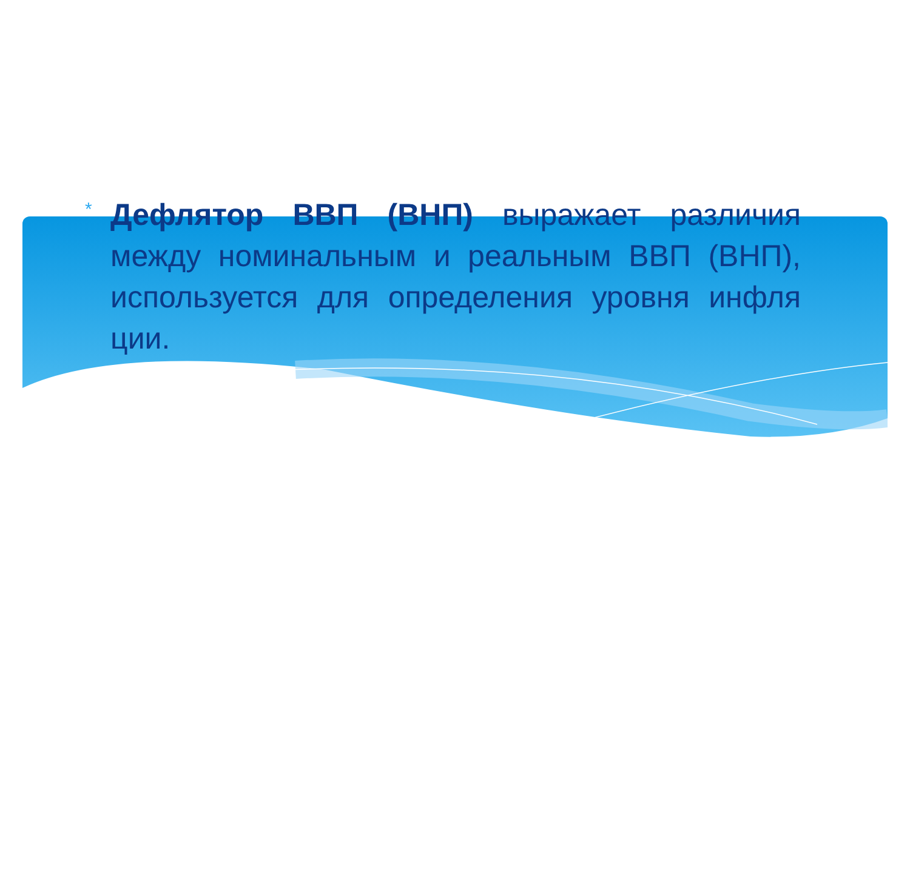*
Дефлятор ВВП (ВНП) выражает различия между номинальным и реальным ВВП (ВНП), используется для определения уровня инфля ции.